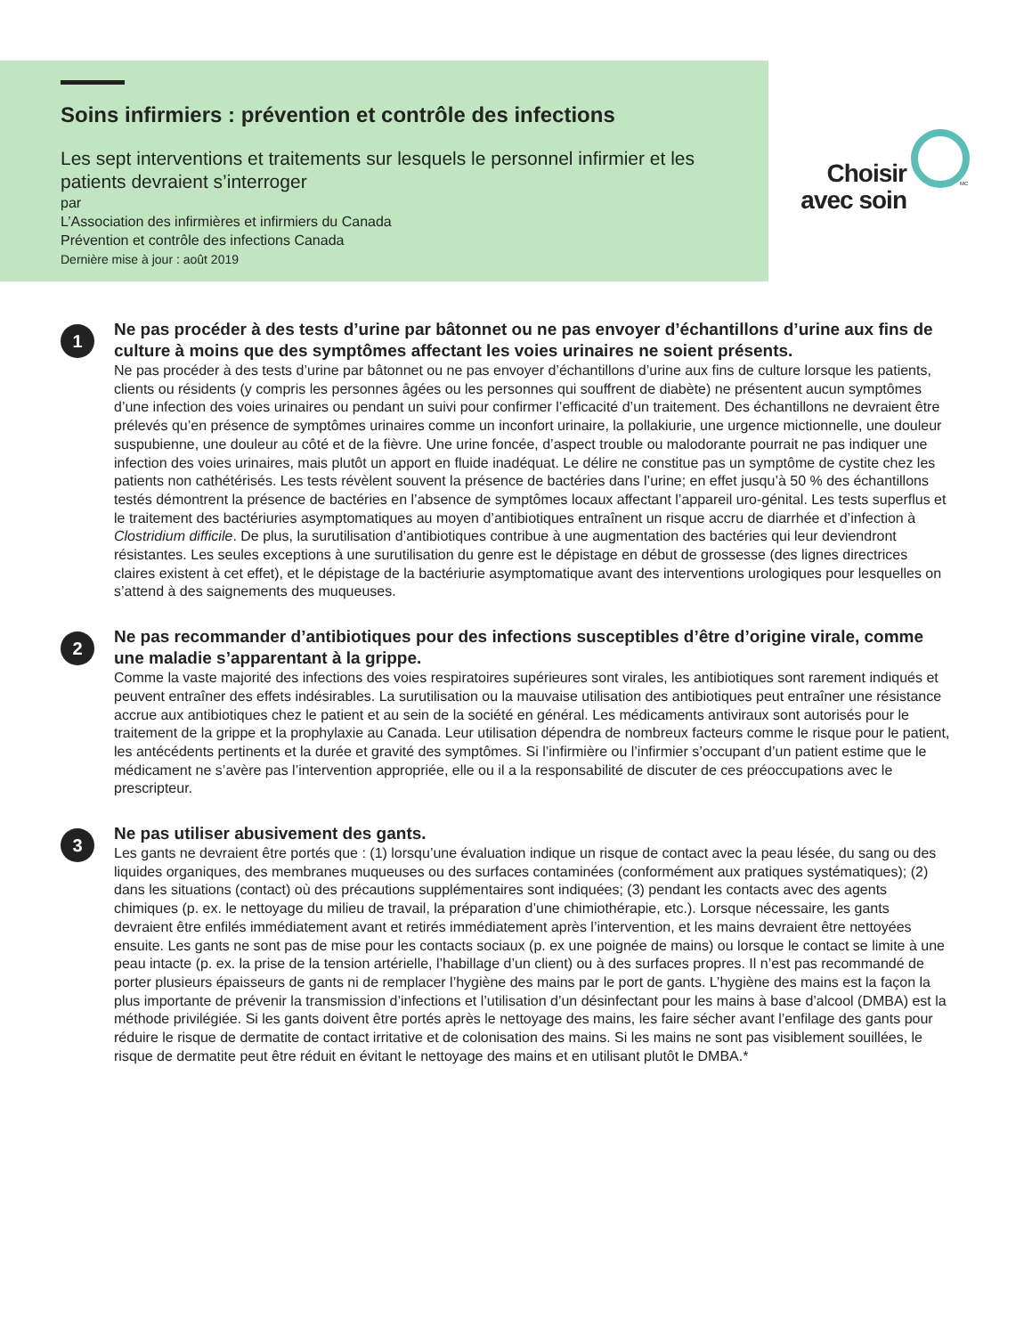Soins infirmiers : prévention et contrôle des infections
Les sept interventions et traitements sur lesquels le personnel infirmier et les patients devraient s’interroger
par
L’Association des infirmières et infirmiers du Canada
Prévention et contrôle des infections Canada
Dernière mise à jour : août 2019
Choisir
avec soin
MC
1
Ne pas procéder à des tests d’urine par bâtonnet ou ne pas envoyer d’échantillons d’urine aux fins de culture à moins que des symptômes affectant les voies urinaires ne soient présents.
Ne pas procéder à des tests d’urine par bâtonnet ou ne pas envoyer d’échantillons d’urine aux fins de culture lorsque les patients, clients ou résidents (y compris les personnes âgées ou les personnes qui souffrent de diabète) ne présentent aucun symptômes d’une infection des voies urinaires ou pendant un suivi pour confirmer l’efficacité d’un traitement. Des échantillons ne devraient être prélevés qu’en présence de symptômes urinaires comme un inconfort urinaire, la pollakiurie, une urgence mictionnelle, une douleur suspubienne, une douleur au côté et de la fièvre. Une urine foncée, d’aspect trouble ou malodorante pourrait ne pas indiquer une infection des voies urinaires, mais plutôt un apport en fluide inadéquat. Le délire ne constitue pas un symptôme de cystite chez les patients non cathétérisés. Les tests révèlent souvent la présence de bactéries dans l’urine; en effet jusqu’à 50 % des échantillons testés démontrent la présence de bactéries en l’absence de symptômes locaux affectant l’appareil uro-génital. Les tests superflus et le traitement des bactériuries asymptomatiques au moyen d’antibiotiques entraînent un risque accru de diarrhée et d’infection à Clostridium difficile. De plus, la surutilisation d’antibiotiques contribue à une augmentation des bactéries qui leur deviendront résistantes. Les seules exceptions à une surutilisation du genre est le dépistage en début de grossesse (des lignes directrices claires existent à cet effet), et le dépistage de la bactériurie asymptomatique avant des interventions urologiques pour lesquelles on s’attend à des saignements des muqueuses.
2
Ne pas recommander d’antibiotiques pour des infections susceptibles d’être d’origine virale, comme une maladie s’apparentant à la grippe.
Comme la vaste majorité des infections des voies respiratoires supérieures sont virales, les antibiotiques sont rarement indiqués et peuvent entraîner des effets indésirables. La surutilisation ou la mauvaise utilisation des antibiotiques peut entraîner une résistance accrue aux antibiotiques chez le patient et au sein de la société en général. Les médicaments antiviraux sont autorisés pour le traitement de la grippe et la prophylaxie au Canada. Leur utilisation dépendra de nombreux facteurs comme le risque pour le patient, les antécédents pertinents et la durée et gravité des symptômes. Si l’infirmière ou l’infirmier s’occupant d’un patient estime que le médicament ne s’avère pas l’intervention appropriée, elle ou il a la responsabilité de discuter de ces préoccupations avec le prescripteur.
3
Ne pas utiliser abusivement des gants.
Les gants ne devraient être portés que : (1) lorsqu’une évaluation indique un risque de contact avec la peau lésée, du sang ou des liquides organiques, des membranes muqueuses ou des surfaces contaminées (conformément aux pratiques systématiques); (2) dans les situations (contact) où des précautions supplémentaires sont indiquées; (3) pendant les contacts avec des agents chimiques (p. ex. le nettoyage du milieu de travail, la préparation d’une chimiothérapie, etc.). Lorsque nécessaire, les gants devraient être enfilés immédiatement avant et retirés immédiatement après l’intervention, et les mains devraient être nettoyées ensuite. Les gants ne sont pas de mise pour les contacts sociaux (p. ex une poignée de mains) ou lorsque le contact se limite à une peau intacte (p. ex. la prise de la tension artérielle, l’habillage d’un client) ou à des surfaces propres. Il n’est pas recommandé de porter plusieurs épaisseurs de gants ni de remplacer l’hygiène des mains par le port de gants. L’hygiène des mains est la façon la plus importante de prévenir la transmission d’infections et l’utilisation d’un désinfectant pour les mains à base d’alcool (DMBA) est la méthode privilégiée. Si les gants doivent être portés après le nettoyage des mains, les faire sécher avant l’enfilage des gants pour réduire le risque de dermatite de contact irritative et de colonisation des mains. Si les mains ne sont pas visiblement souillées, le risque de dermatite peut être réduit en évitant le nettoyage des mains et en utilisant plutôt le DMBA.*